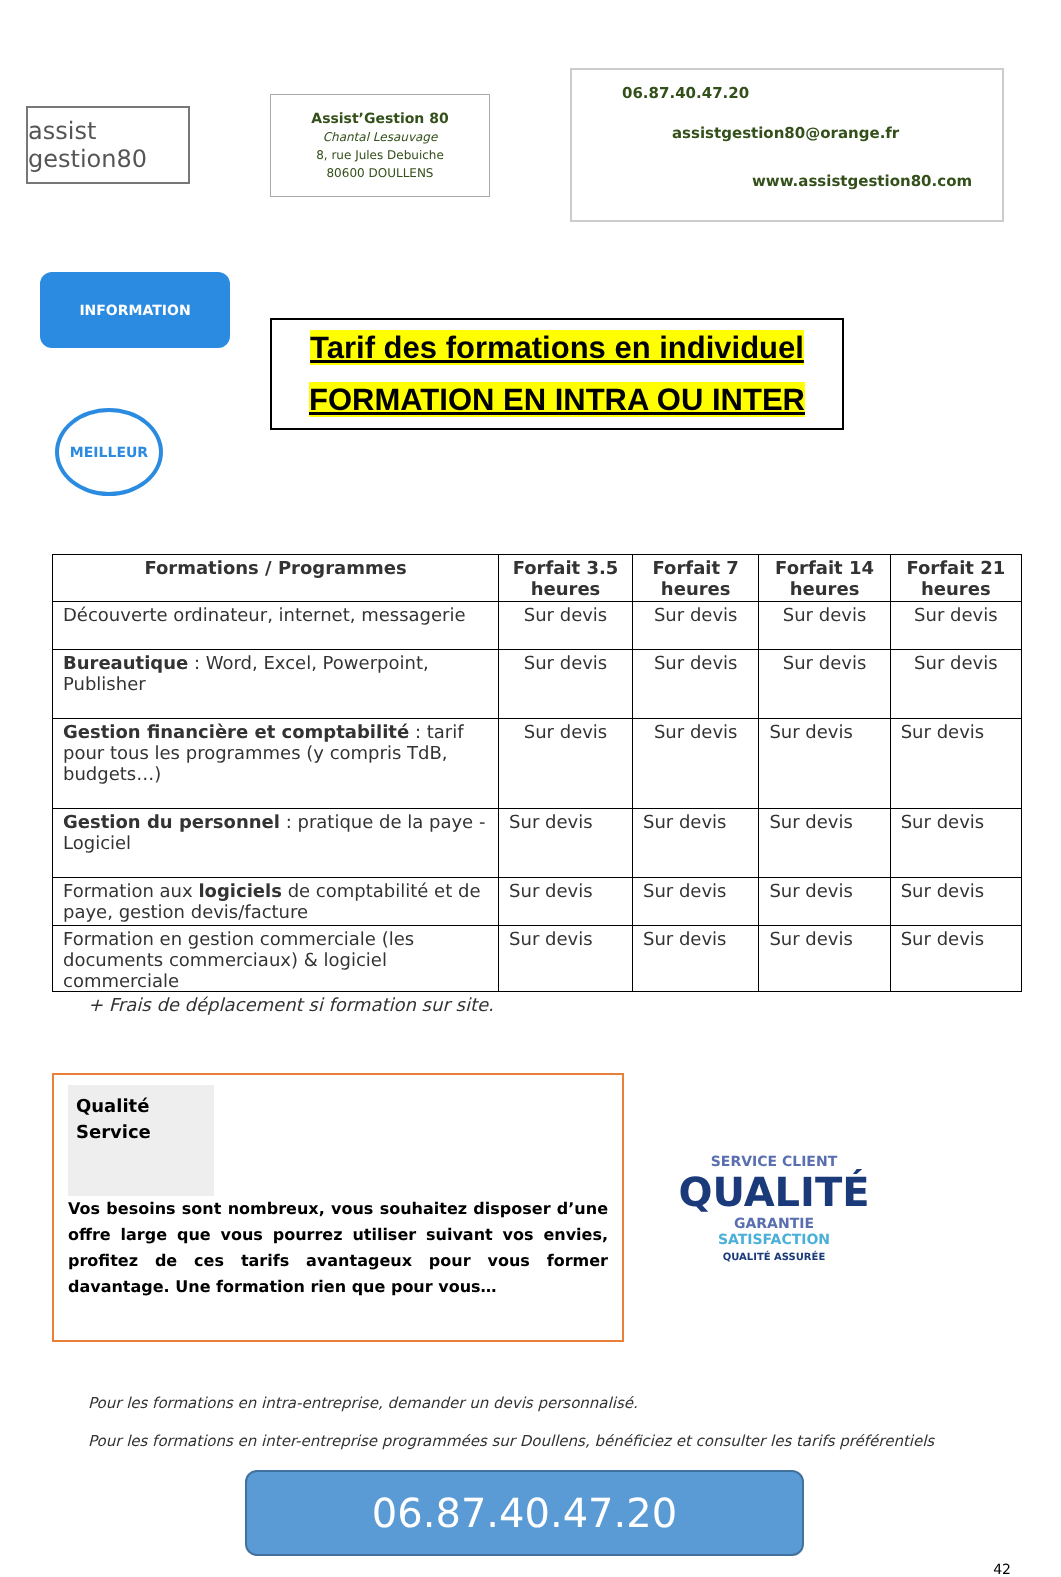assist gestion80
Assist’Gestion 80
Chantal Lesauvage
8, rue Jules Debuiche
80600 DOULLENS
06.87.40.47.20
assistgestion80@orange.fr
www.assistgestion80.com
INFORMATION
MEILLEUR
GARANTIE PRIX
Tarif des formations en individuel
FORMATION EN INTRA OU INTER
| Formations / Programmes | Forfait 3.5 heures | Forfait 7 heures | Forfait 14 heures | Forfait 21 heures |
| --- | --- | --- | --- | --- |
| Découverte ordinateur, internet, messagerie | Sur devis | Sur devis | Sur devis | Sur devis |
| Bureautique : Word, Excel, Powerpoint, Publisher | Sur devis | Sur devis | Sur devis | Sur devis |
| Gestion financière et comptabilité : tarif pour tous les programmes (y compris TdB, budgets…) | Sur devis | Sur devis | Sur devis | Sur devis |
| Gestion du personnel : pratique de la paye - Logiciel | Sur devis | Sur devis | Sur devis | Sur devis |
| Formation aux logiciels de comptabilité et de paye, gestion devis/facture | Sur devis | Sur devis | Sur devis | Sur devis |
| Formation en gestion commerciale (les documents commerciaux) & logiciel commerciale | Sur devis | Sur devis | Sur devis | Sur devis |
+ Frais de déplacement si formation sur site.
Qualité
Service
Vos besoins sont nombreux, vous souhaitez disposer d’une offre large que vous pourrez utiliser suivant vos envies, profitez de ces tarifs avantageux pour vous former davantage. Une formation rien que pour vous…
SERVICE CLIENT
QUALITÉ GARANTIE
SATISFACTION
QUALITÉ ASSURÉE
Pour les formations en intra-entreprise, demander un devis personnalisé.
Pour les formations en inter-entreprise programmées sur Doullens, bénéficiez et consulter les tarifs préférentiels
06.87.40.47.20
42